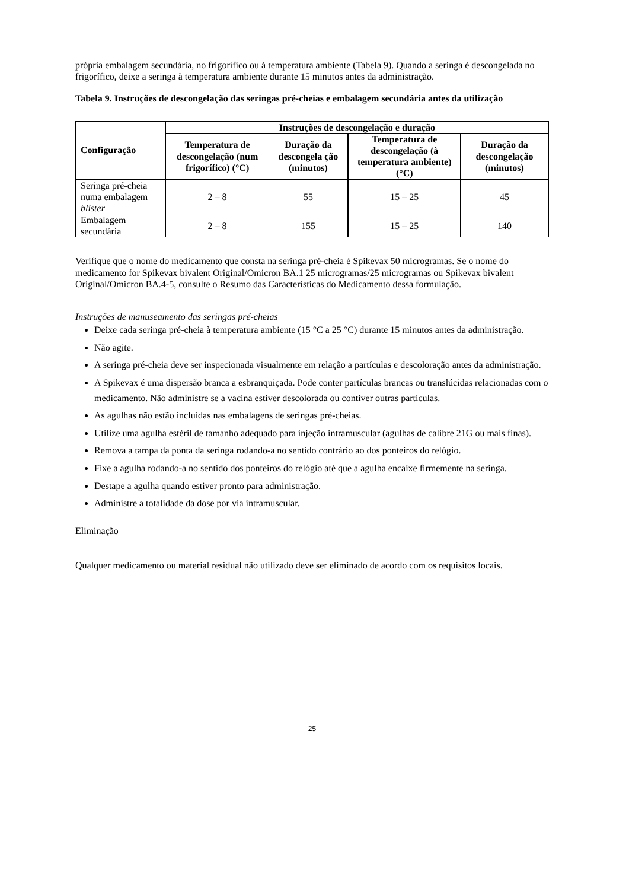própria embalagem secundária, no frigorífico ou à temperatura ambiente (Tabela 9). Quando a seringa é descongelada no frigorífico, deixe a seringa à temperatura ambiente durante 15 minutos antes da administração.
Tabela 9. Instruções de descongelação das seringas pré-cheias e embalagem secundária antes da utilização
| Configuração | Instruções de descongelação e duração | | | |
| --- | --- | --- | --- | --- |
| | Temperatura de descongelação (num frigorífico) (°C) | Duração da descongela ção (minutos) | Temperatura de descongelação (à temperatura ambiente) (°C) | Duração da descongelação (minutos) |
| Seringa pré-cheia numa embalagem blister | 2 – 8 | 55 | 15 – 25 | 45 |
| Embalagem secundária | 2 – 8 | 155 | 15 – 25 | 140 |
Verifique que o nome do medicamento que consta na seringa pré-cheia é Spikevax 50 microgramas. Se o nome do medicamento for Spikevax bivalent Original/Omicron BA.1 25 microgramas/25 microgramas ou Spikevax bivalent Original/Omicron BA.4-5, consulte o Resumo das Características do Medicamento dessa formulação.
Instruções de manuseamento das seringas pré-cheias
Deixe cada seringa pré-cheia à temperatura ambiente (15 °C a 25 °C) durante 15 minutos antes da administração.
Não agite.
A seringa pré-cheia deve ser inspecionada visualmente em relação a partículas e descoloração antes da administração.
A Spikevax é uma dispersão branca a esbranquiçada. Pode conter partículas brancas ou translúcidas relacionadas com o medicamento. Não administre se a vacina estiver descolorada ou contiver outras partículas.
As agulhas não estão incluídas nas embalagens de seringas pré-cheias.
Utilize uma agulha estéril de tamanho adequado para injeção intramuscular (agulhas de calibre 21G ou mais finas).
Remova a tampa da ponta da seringa rodando-a no sentido contrário ao dos ponteiros do relógio.
Fixe a agulha rodando-a no sentido dos ponteiros do relógio até que a agulha encaixe firmemente na seringa.
Destape a agulha quando estiver pronto para administração.
Administre a totalidade da dose por via intramuscular.
Eliminação
Qualquer medicamento ou material residual não utilizado deve ser eliminado de acordo com os requisitos locais.
25